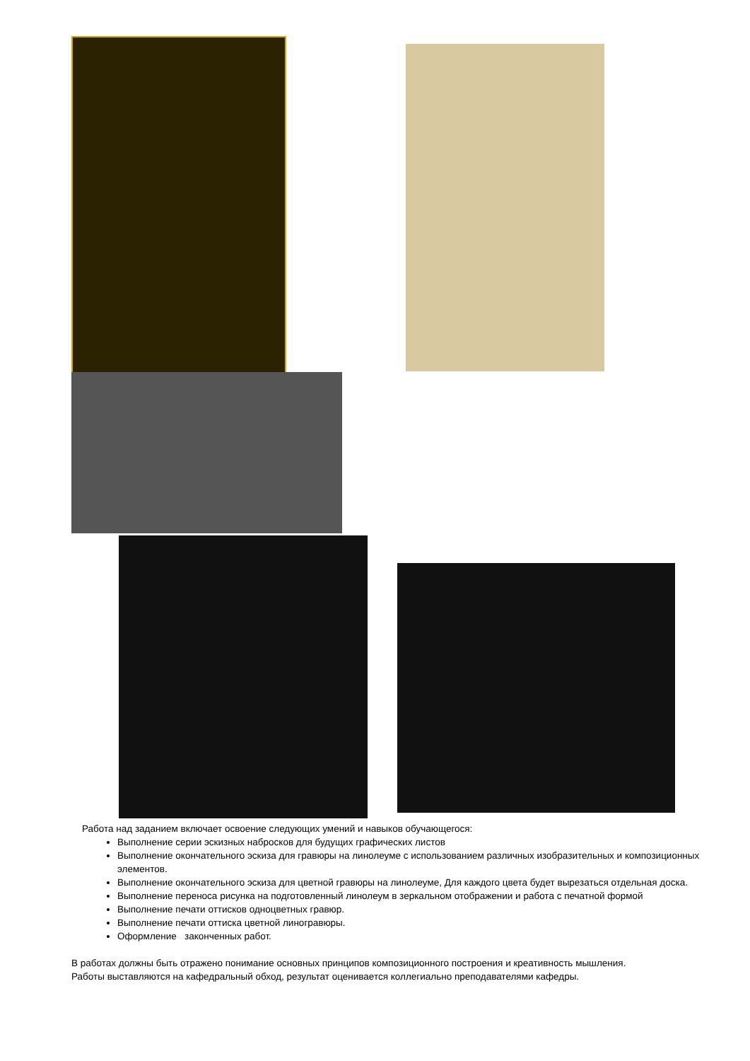Работа над заданием включает освоение следующих умений и навыков обучающегося:
Выполнение серии эскизных набросков для будущих графических листов
Выполнение окончательного эскиза для гравюры на линолеуме с использованием различных изобразительных и композиционных элементов.
Выполнение окончательного эскиза для цветной гравюры на линолеуме, Для каждого цвета будет вырезаться отдельная доска.
Выполнение переноса рисунка на подготовленный линолеум в зеркальном отображении и работа с печатной формой
Выполнение печати оттисков одноцветных гравюр.
Выполнение печати оттиска цветной линогравюры.
Оформление законченных работ.
В работах должны быть отражено понимание основных принципов композиционного построения и креативность мышления.
Работы выставляются на кафедральный обход, результат оценивается коллегиально преподавателями кафедры.